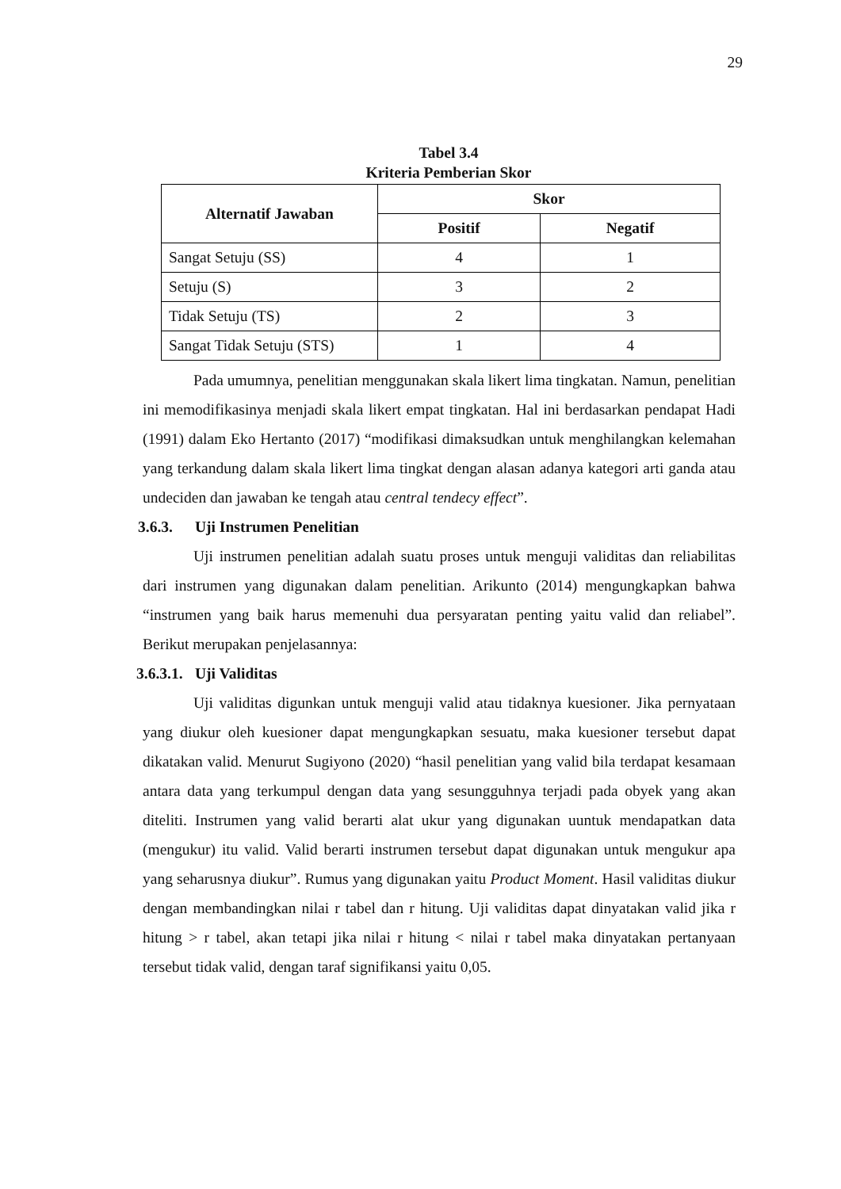29
Tabel 3.4
Kriteria Pemberian Skor
| Alternatif Jawaban | Skor | |
| --- | --- | --- |
| | Positif | Negatif |
| Sangat Setuju (SS) | 4 | 1 |
| Setuju (S) | 3 | 2 |
| Tidak Setuju (TS) | 2 | 3 |
| Sangat Tidak Setuju (STS) | 1 | 4 |
Pada umumnya, penelitian menggunakan skala likert lima tingkatan. Namun, penelitian ini memodifikasinya menjadi skala likert empat tingkatan. Hal ini berdasarkan pendapat Hadi (1991) dalam Eko Hertanto (2017) “modifikasi dimaksudkan untuk menghilangkan kelemahan yang terkandung dalam skala likert lima tingkat dengan alasan adanya kategori arti ganda atau undeciden dan jawaban ke tengah atau central tendecy effect”.
3.6.3. Uji Instrumen Penelitian
Uji instrumen penelitian adalah suatu proses untuk menguji validitas dan reliabilitas dari instrumen yang digunakan dalam penelitian. Arikunto (2014) mengungkapkan bahwa “instrumen yang baik harus memenuhi dua persyaratan penting yaitu valid dan reliabel”. Berikut merupakan penjelasannya:
3.6.3.1. Uji Validitas
Uji validitas digunkan untuk menguji valid atau tidaknya kuesioner. Jika pernyataan yang diukur oleh kuesioner dapat mengungkapkan sesuatu, maka kuesioner tersebut dapat dikatakan valid. Menurut Sugiyono (2020) “hasil penelitian yang valid bila terdapat kesamaan antara data yang terkumpul dengan data yang sesungguhnya terjadi pada obyek yang akan diteliti. Instrumen yang valid berarti alat ukur yang digunakan uuntuk mendapatkan data (mengukur) itu valid. Valid berarti instrumen tersebut dapat digunakan untuk mengukur apa yang seharusnya diukur”. Rumus yang digunakan yaitu Product Moment. Hasil validitas diukur dengan membandingkan nilai r tabel dan r hitung. Uji validitas dapat dinyatakan valid jika r hitung > r tabel, akan tetapi jika nilai r hitung < nilai r tabel maka dinyatakan pertanyaan tersebut tidak valid, dengan taraf signifikansi yaitu 0,05.